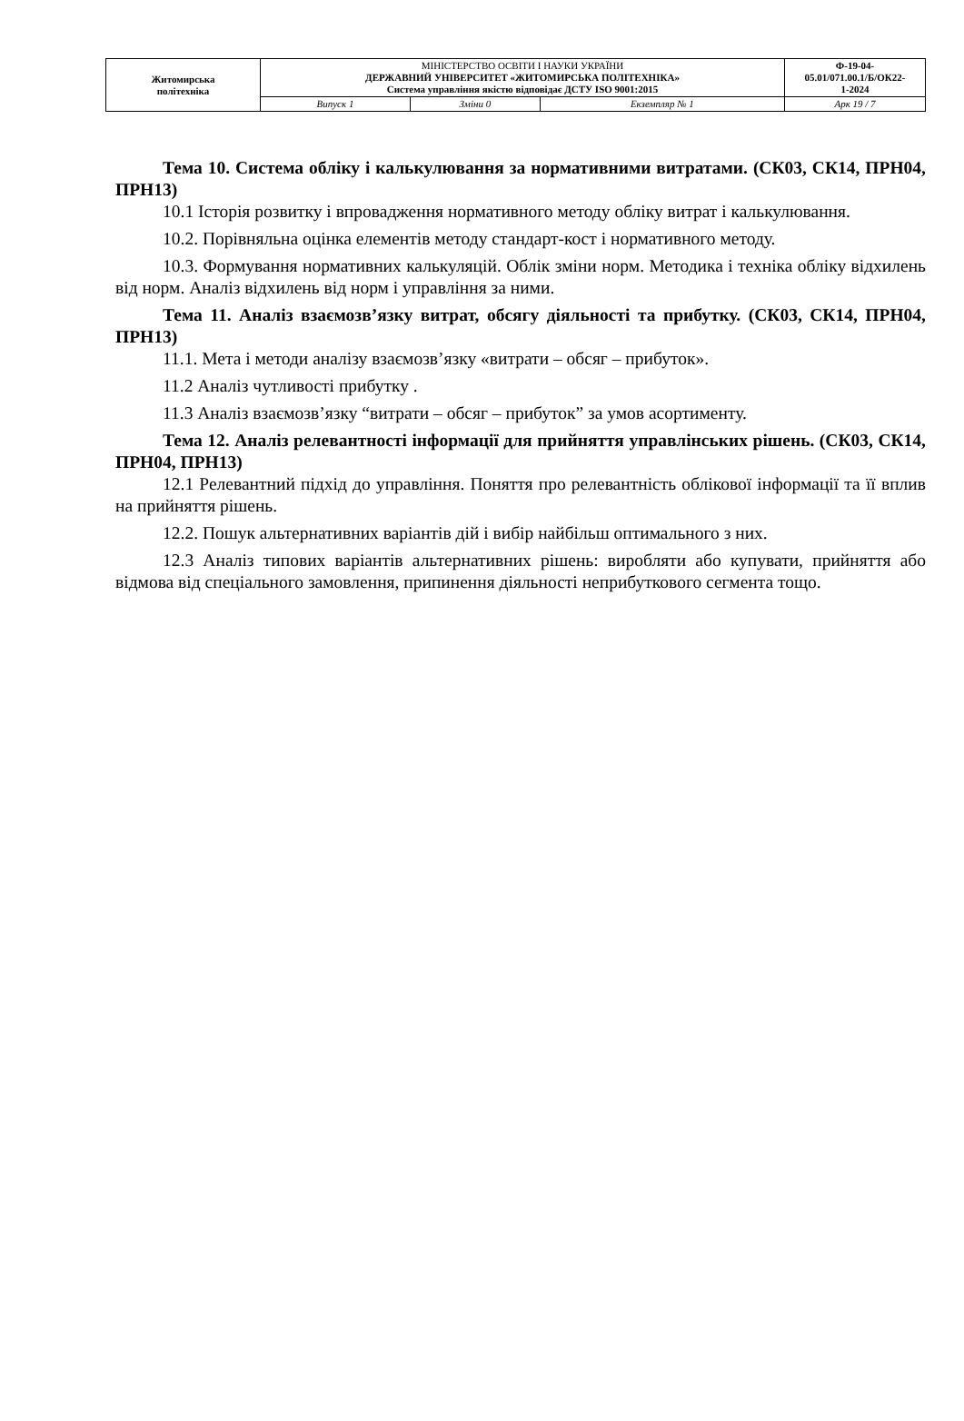| Житомирська політехніка | МІНІСТЕРСТВО ОСВІТИ І НАУКИ УКРАЇНИ ДЕРЖАВНИЙ УНІВЕРСИТЕТ «ЖИТОМИРСЬКА ПОЛІТЕХНІКА» Система управління якістю відповідає ДСТУ ISO 9001:2015 | | | Ф-19-04- 05.01/071.00.1/Б/ОК22- 1-2024 |
| | Випуск 1 | Зміни 0 | Екземпляр № 1 | Арк 19 / 7 |
Тема 10. Система обліку і калькулювання за нормативними витратами. (СК03, СК14, ПРН04, ПРН13)
10.1 Історія розвитку і впровадження нормативного методу обліку витрат і калькулювання.
10.2. Порівняльна оцінка елементів методу стандарт-кост і нормативного методу.
10.3. Формування нормативних калькуляцій. Облік зміни норм. Методика і техніка обліку відхилень від норм. Аналіз відхилень від норм і управління за ними.
Тема 11. Аналіз взаємозв’язку витрат, обсягу діяльності та прибутку. (СК03, СК14, ПРН04, ПРН13)
11.1. Мета і методи аналізу взаємозв’язку «витрати – обсяг – прибуток».
11.2 Аналіз чутливості прибутку .
11.3 Аналіз взаємозв’язку “витрати – обсяг – прибуток” за умов асортименту.
Тема 12. Аналіз релевантності інформації для прийняття управлінських рішень. (СК03, СК14, ПРН04, ПРН13)
12.1 Релевантний підхід до управління. Поняття про релевантність облікової інформації та її вплив на прийняття рішень.
12.2. Пошук альтернативних варіантів дій і вибір найбільш оптимального з них.
12.3 Аналіз типових варіантів альтернативних рішень: виробляти або купувати, прийняття або відмова від спеціального замовлення, припинення діяльності неприбуткового сегмента тощо.